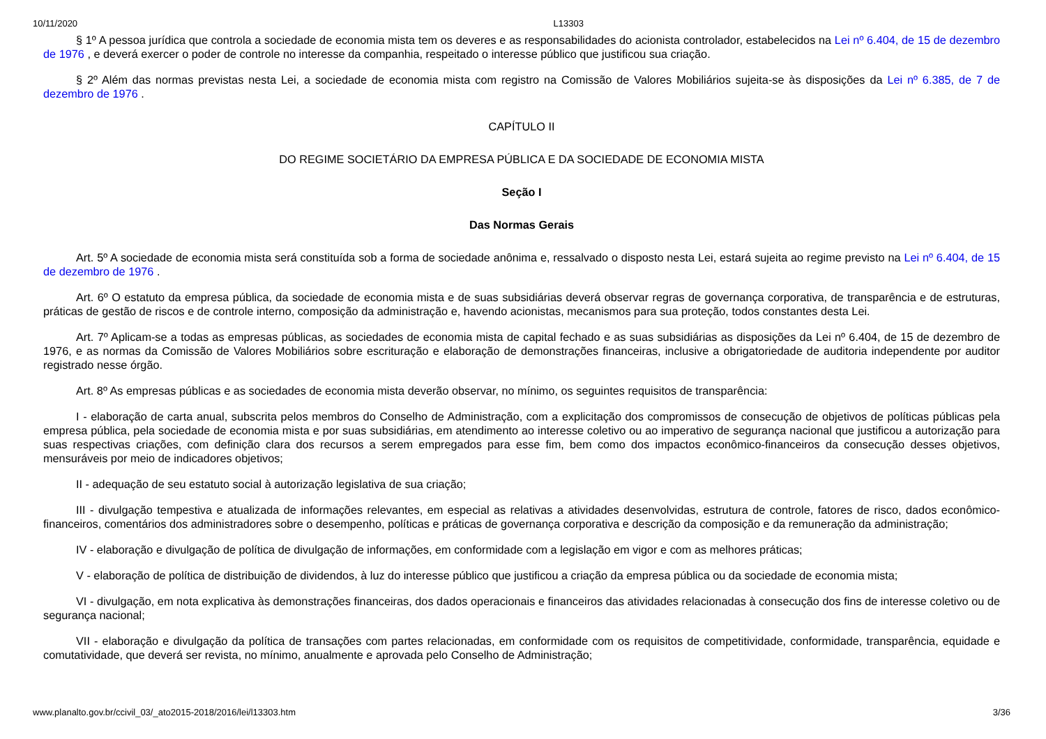10/11/2020 L13303
§ 1º A pessoa jurídica que controla a sociedade de economia mista tem os deveres e as responsabilidades do acionista controlador, estabelecidos na Lei nº 6.404, de 15 de dezembro de 1976 , e deverá exercer o poder de controle no interesse da companhia, respeitado o interesse público que justificou sua criação.
§ 2º Além das normas previstas nesta Lei, a sociedade de economia mista com registro na Comissão de Valores Mobiliários sujeita-se às disposições da Lei nº 6.385, de 7 de dezembro de 1976 .
CAPÍTULO II
DO REGIME SOCIETÁRIO DA EMPRESA PÚBLICA E DA SOCIEDADE DE ECONOMIA MISTA
Seção I
Das Normas Gerais
Art. 5º A sociedade de economia mista será constituída sob a forma de sociedade anônima e, ressalvado o disposto nesta Lei, estará sujeita ao regime previsto na Lei nº 6.404, de 15 de dezembro de 1976 .
Art. 6º O estatuto da empresa pública, da sociedade de economia mista e de suas subsidiárias deverá observar regras de governança corporativa, de transparência e de estruturas, práticas de gestão de riscos e de controle interno, composição da administração e, havendo acionistas, mecanismos para sua proteção, todos constantes desta Lei.
Art. 7º Aplicam-se a todas as empresas públicas, as sociedades de economia mista de capital fechado e as suas subsidiárias as disposições da Lei nº 6.404, de 15 de dezembro de 1976, e as normas da Comissão de Valores Mobiliários sobre escrituração e elaboração de demonstrações financeiras, inclusive a obrigatoriedade de auditoria independente por auditor registrado nesse órgão.
Art. 8º As empresas públicas e as sociedades de economia mista deverão observar, no mínimo, os seguintes requisitos de transparência:
I - elaboração de carta anual, subscrita pelos membros do Conselho de Administração, com a explicitação dos compromissos de consecução de objetivos de políticas públicas pela empresa pública, pela sociedade de economia mista e por suas subsidiárias, em atendimento ao interesse coletivo ou ao imperativo de segurança nacional que justificou a autorização para suas respectivas criações, com definição clara dos recursos a serem empregados para esse fim, bem como dos impactos econômico-financeiros da consecução desses objetivos, mensuráveis por meio de indicadores objetivos;
II - adequação de seu estatuto social à autorização legislativa de sua criação;
III - divulgação tempestiva e atualizada de informações relevantes, em especial as relativas a atividades desenvolvidas, estrutura de controle, fatores de risco, dados econômico-financeiros, comentários dos administradores sobre o desempenho, políticas e práticas de governança corporativa e descrição da composição e da remuneração da administração;
IV - elaboração e divulgação de política de divulgação de informações, em conformidade com a legislação em vigor e com as melhores práticas;
V - elaboração de política de distribuição de dividendos, à luz do interesse público que justificou a criação da empresa pública ou da sociedade de economia mista;
VI - divulgação, em nota explicativa às demonstrações financeiras, dos dados operacionais e financeiros das atividades relacionadas à consecução dos fins de interesse coletivo ou de segurança nacional;
VII - elaboração e divulgação da política de transações com partes relacionadas, em conformidade com os requisitos de competitividade, conformidade, transparência, equidade e comutatividade, que deverá ser revista, no mínimo, anualmente e aprovada pelo Conselho de Administração;
www.planalto.gov.br/ccivil_03/_ato2015-2018/2016/lei/l13303.htm 3/36